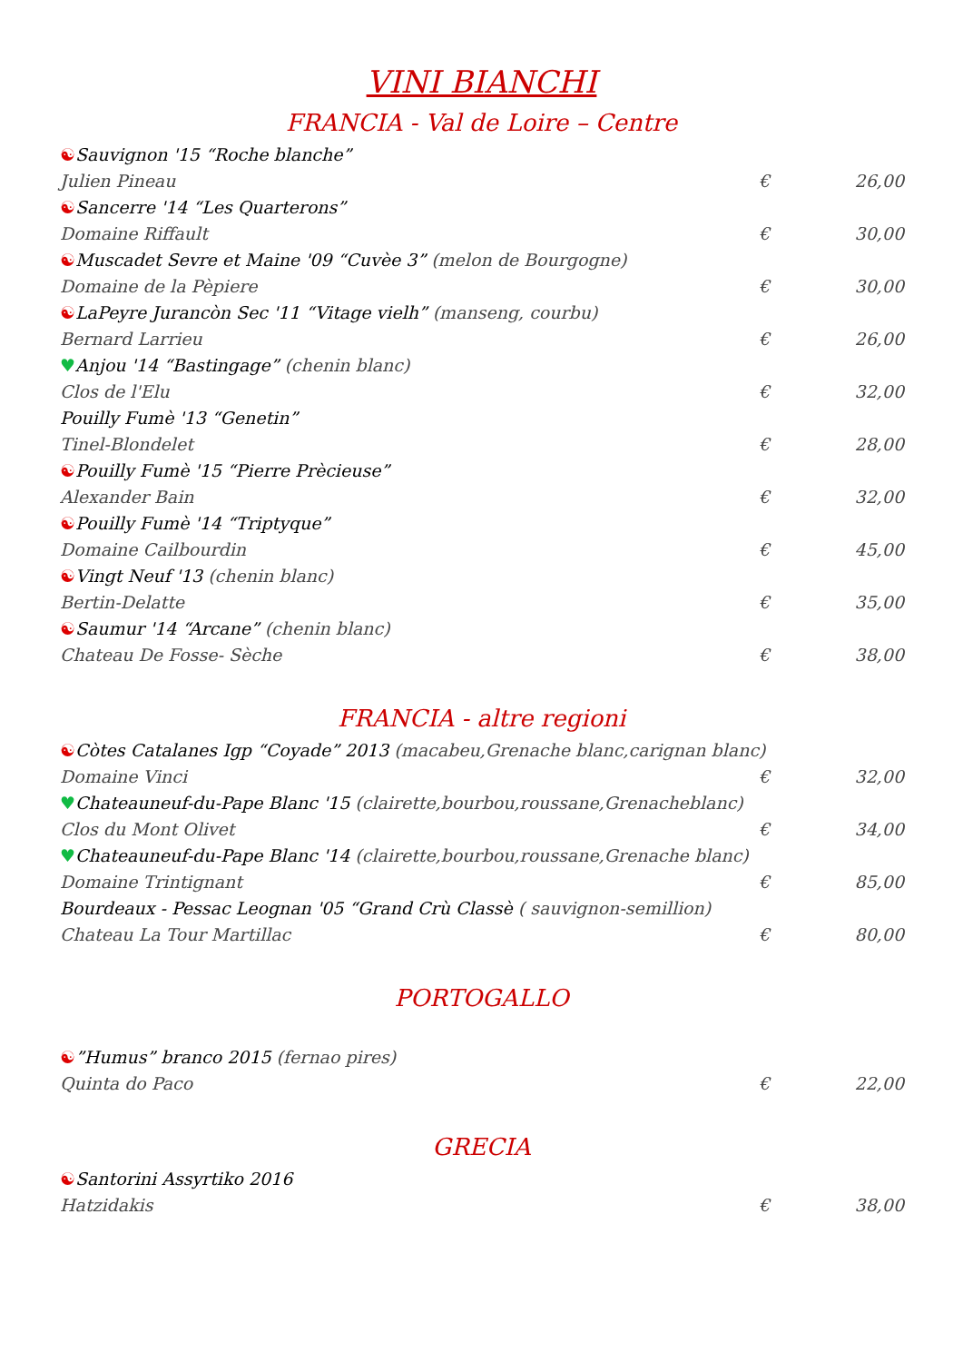VINI BIANCHI
FRANCIA - Val de Loire – Centre
☯Sauvignon '15 “Roche blanche”
Julien Pineau € 26,00
☯Sancerre '14 “Les Quarterons”
Domaine Riffault € 30,00
☯Muscadet Sevre et Maine '09 “Cuvèe 3” (melon de Bourgogne)
Domaine de la Pèpiere € 30,00
☯LaPeyre Jurancòn Sec '11 “Vitage vielh” (manseng, courbu)
Bernard Larrieu € 26,00
♥Anjou '14 “Bastingage” (chenin blanc)
Clos de l'Elu € 32,00
Pouilly Fumè '13 “Genetin”
Tinel-Blondelet € 28,00
☯Pouilly Fumè '15 “Pierre Prècieuse”
Alexander Bain € 32,00
☯Pouilly Fumè '14 “Triptyque”
Domaine Cailbourdin € 45,00
☯Vingt Neuf '13 (chenin blanc)
Bertin-Delatte € 35,00
☯Saumur '14 “Arcane” (chenin blanc)
Chateau De Fosse- Sèche € 38,00
FRANCIA - altre regioni
☯Còtes Catalanes Igp “Coyade” 2013 (macabeu,Grenache blanc,carignan blanc)
Domaine Vinci € 32,00
♥Chateauneuf-du-Pape Blanc '15 (clairette,bourbou,roussane,Grenacheblanc)
Clos du Mont Olivet € 34,00
♥Chateauneuf-du-Pape Blanc '14 (clairette,bourbou,roussane,Grenache blanc)
Domaine Trintignant € 85,00
Bourdeaux - Pessac Leognan '05 “Grand Crù Classè ( sauvignon-semillion)
Chateau La Tour Martillac € 80,00
PORTOGALLO
☯”Humus” branco 2015 (fernao pires)
Quinta do Paco € 22,00
GRECIA
☯Santorini Assyrtiko 2016
Hatzidakis € 38,00